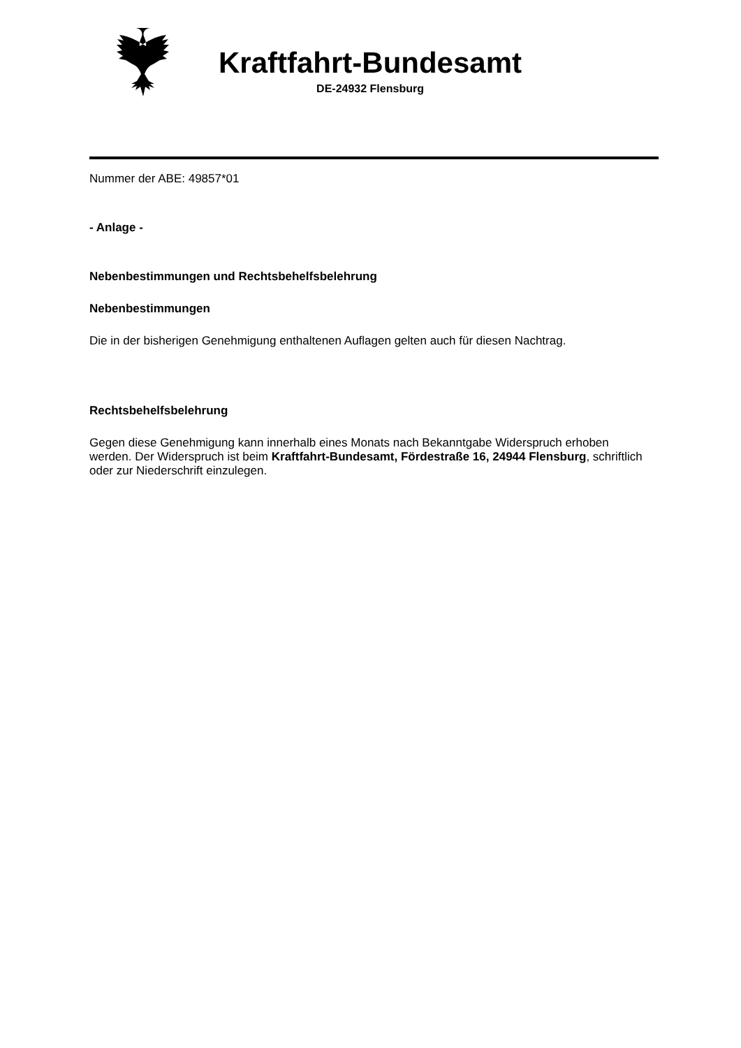Kraftfahrt-Bundesamt
DE-24932 Flensburg
Nummer der ABE: 49857*01
- Anlage -
Nebenbestimmungen und Rechtsbehelfsbelehrung
Nebenbestimmungen
Die in der bisherigen Genehmigung enthaltenen Auflagen gelten auch für diesen Nachtrag.
Rechtsbehelfsbelehrung
Gegen diese Genehmigung kann innerhalb eines Monats nach Bekanntgabe Widerspruch erhoben werden. Der Widerspruch ist beim Kraftfahrt-Bundesamt, Fördestraße 16, 24944 Flensburg, schriftlich oder zur Niederschrift einzulegen.